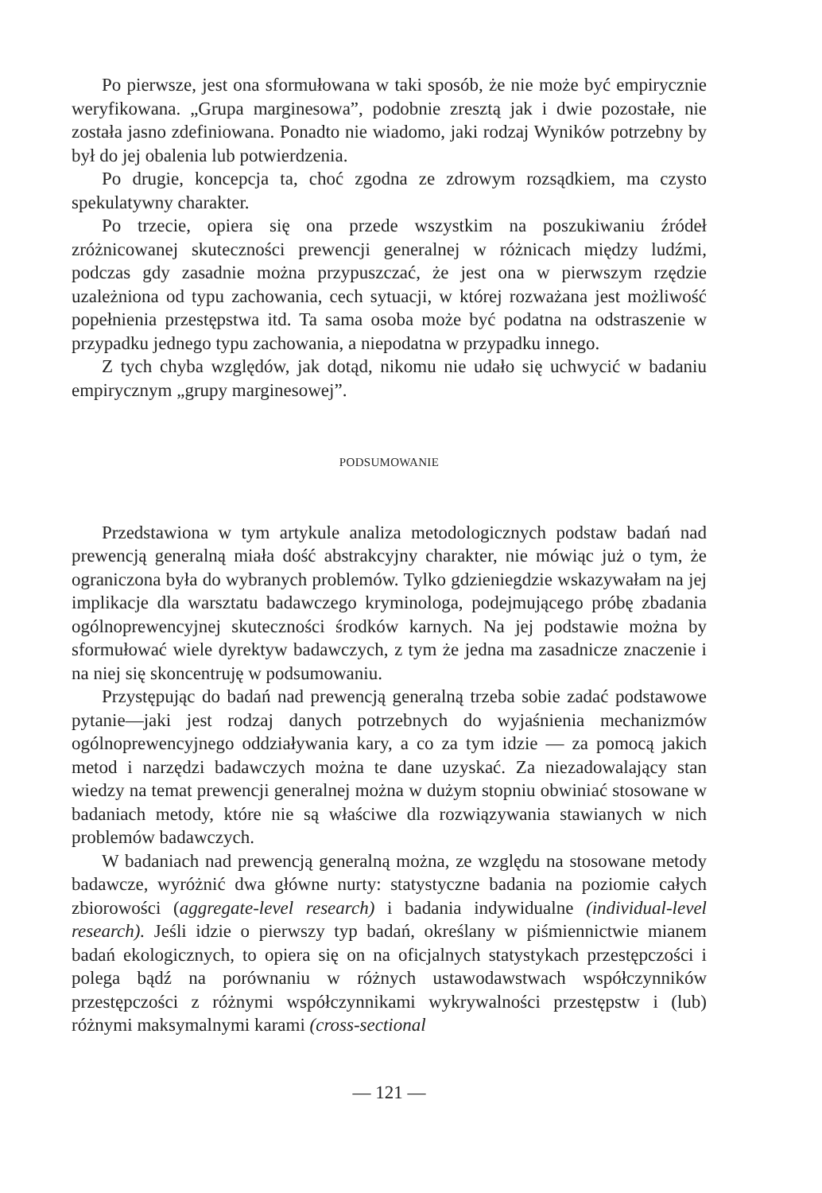Po pierwsze, jest ona sformułowana w taki sposób, że nie może być empirycznie weryfikowana. „Grupa marginesowa”, podobnie zresztą jak i dwie pozostałe, nie została jasno zdefiniowana. Ponadto nie wiadomo, jaki rodzaj Wyników potrzebny by był do jej obalenia lub potwierdzenia.
Po drugie, koncepcja ta, choć zgodna ze zdrowym rozsądkiem, ma czysto spekulatywny charakter.
Po trzecie, opiera się ona przede wszystkim na poszukiwaniu źródeł zróżnicowanej skuteczności prewencji generalnej w różnicach między ludźmi, podczas gdy zasadnie można przypuszczać, że jest ona w pierwszym rzędzie uzależniona od typu zachowania, cech sytuacji, w której rozważana jest możliwość popełnienia przestępstwa itd. Ta sama osoba może być podatna na odstraszenie w przypadku jednego typu zachowania, a niepodatna w przypadku innego.
Z tych chyba względów, jak dotąd, nikomu nie udało się uchwycić w badaniu empirycznym „grupy marginesowej”.
PODSUMOWANIE
Przedstawiona w tym artykule analiza metodologicznych podstaw badań nad prewencją generalną miała dość abstrakcyjny charakter, nie mówiąc już o tym, że ograniczona była do wybranych problemów. Tylko gdzieniegdzie wskazywałam na jej implikacje dla warsztatu badawczego kryminologa, podejmującego próbę zbadania ogólnoprewencyjnej skuteczności środków karnych. Na jej podstawie można by sformułować wiele dyrektyw badawczych, z tym że jedna ma zasadnicze znaczenie i na niej się skoncentruję w podsumowaniu.
Przystępując do badań nad prewencją generalną trzeba sobie zadać podstawowe pytanie—jaki jest rodzaj danych potrzebnych do wyjaśnienia mechanizmów ogólnoprewencyjnego oddziaływania kary, a co za tym idzie — za pomocą jakich metod i narzędzi badawczych można te dane uzyskać. Za niezadowalający stan wiedzy na temat prewencji generalnej można w dużym stopniu obwiniać stosowane w badaniach metody, które nie są właściwe dla rozwiązywania stawianych w nich problemów badawczych.
W badaniach nad prewencją generalną można, ze względu na stosowane metody badawcze, wyróżnić dwa główne nurty: statystyczne badania na poziomie całych zbiorowości (aggregate-level research) i badania indywidualne (individual-level research). Jeśli idzie o pierwszy typ badań, określany w piśmiennictwie mianem badań ekologicznych, to opiera się on na oficjalnych statystykach przestępczości i polega bądź na porównaniu w różnych ustawodawstwach współczynników przestępczości z różnymi współczynnikami wykrywalności przestępstw i (lub) różnymi maksymalnymi karami (cross-sectional
— 121 —